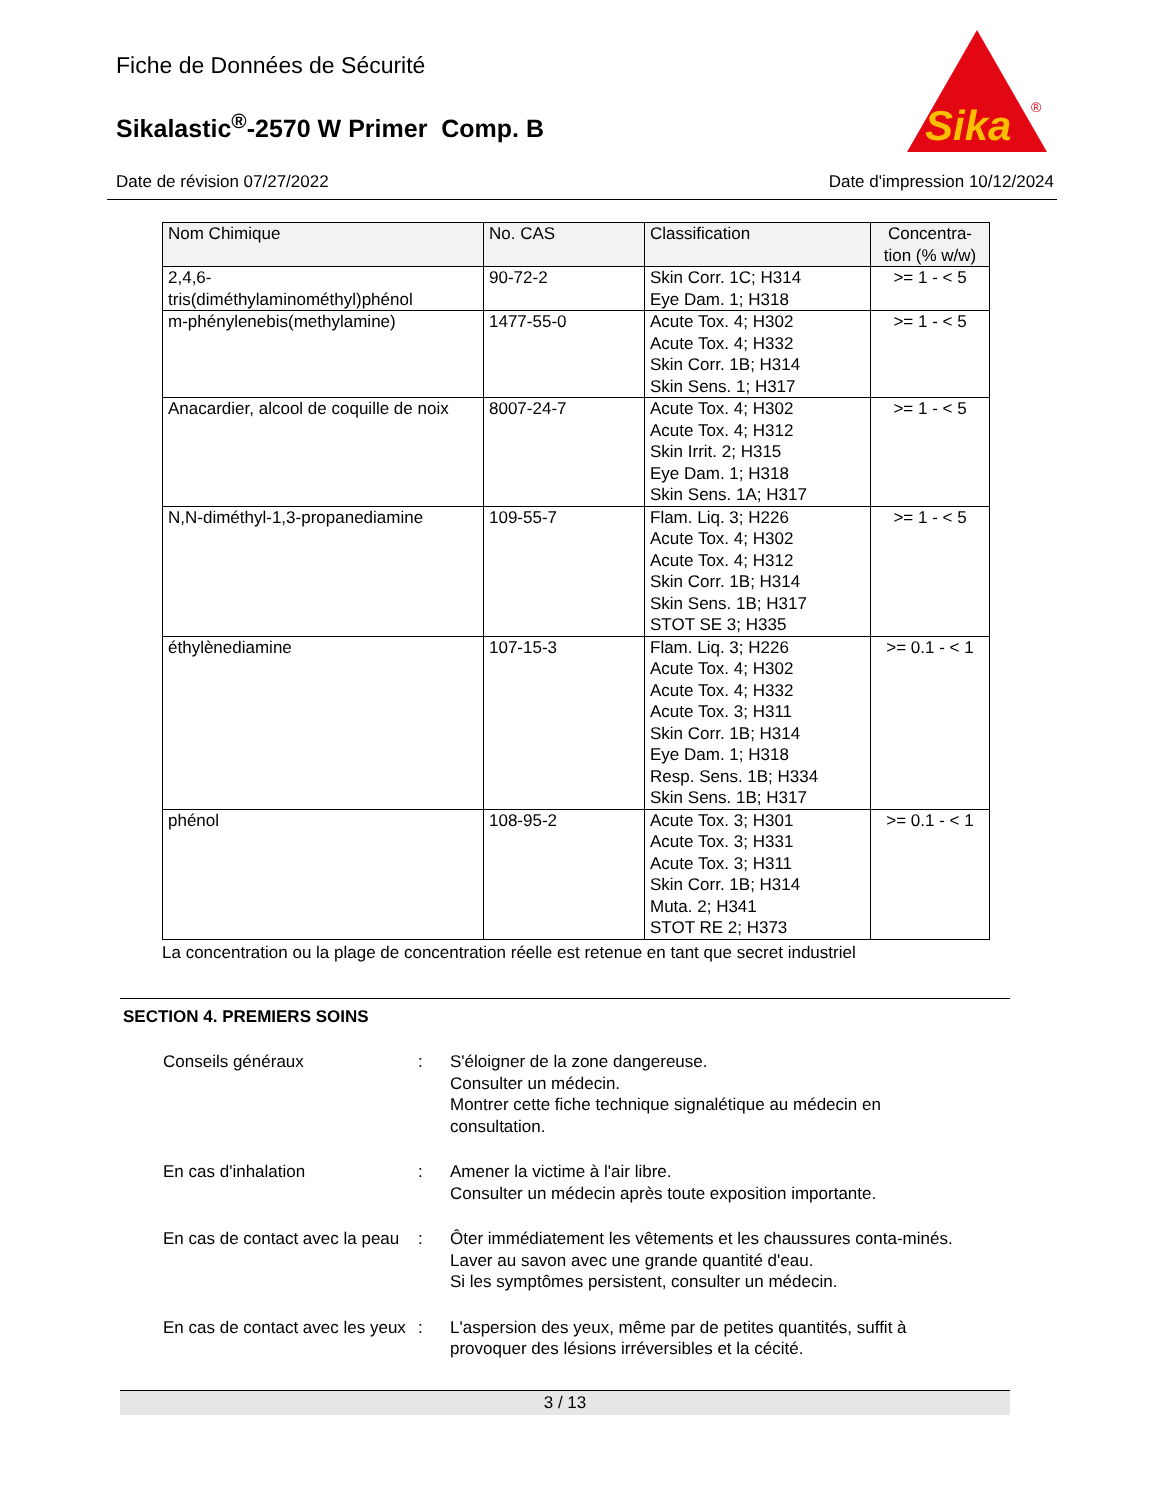Fiche de Données de Sécurité
Sikalastic<sup>®</sup>-2570 W Primer Comp. B
Sika
®
Date de révision 07/27/2022 Date d'impression 10/12/2024
| Nom Chimique | No. CAS | Classification | Concentra- tion (% w/w) |
| --- | --- | --- | --- |
| 2,4,6- tris(diméthylaminométhyl)phénol | 90-72-2 | Skin Corr. 1C; H314 Eye Dam. 1; H318 | >= 1 - < 5 |
| m-phénylenebis(methylamine) | 1477-55-0 | Acute Tox. 4; H302 Acute Tox. 4; H332 Skin Corr. 1B; H314 Skin Sens. 1; H317 | >= 1 - < 5 |
| Anacardier, alcool de coquille de noix | 8007-24-7 | Acute Tox. 4; H302 Acute Tox. 4; H312 Skin Irrit. 2; H315 Eye Dam. 1; H318 Skin Sens. 1A; H317 | >= 1 - < 5 |
| N,N-diméthyl-1,3-propanediamine | 109-55-7 | Flam. Liq. 3; H226 Acute Tox. 4; H302 Acute Tox. 4; H312 Skin Corr. 1B; H314 Skin Sens. 1B; H317 STOT SE 3; H335 | >= 1 - < 5 |
| éthylènediamine | 107-15-3 | Flam. Liq. 3; H226 Acute Tox. 4; H302 Acute Tox. 4; H332 Acute Tox. 3; H311 Skin Corr. 1B; H314 Eye Dam. 1; H318 Resp. Sens. 1B; H334 Skin Sens. 1B; H317 | >= 0.1 - < 1 |
| phénol | 108-95-2 | Acute Tox. 3; H301 Acute Tox. 3; H331 Acute Tox. 3; H311 Skin Corr. 1B; H314 Muta. 2; H341 STOT RE 2; H373 | >= 0.1 - < 1 |
La concentration ou la plage de concentration réelle est retenue en tant que secret industriel
SECTION 4. PREMIERS SOINS
Conseils généraux : S'éloigner de la zone dangereuse.
Consulter un médecin.
Montrer cette fiche technique signalétique au médecin en consultation.
En cas d'inhalation : Amener la victime à l'air libre.
Consulter un médecin après toute exposition importante.
En cas de contact avec la peau
: Ôter immédiatement les vêtements et les chaussures conta-minés.
Laver au savon avec une grande quantité d'eau.
Si les symptômes persistent, consulter un médecin.
En cas de contact avec les yeux
: L'aspersion des yeux, même par de petites quantités, suffit à provoquer des lésions irréversibles et la cécité.
3 / 13